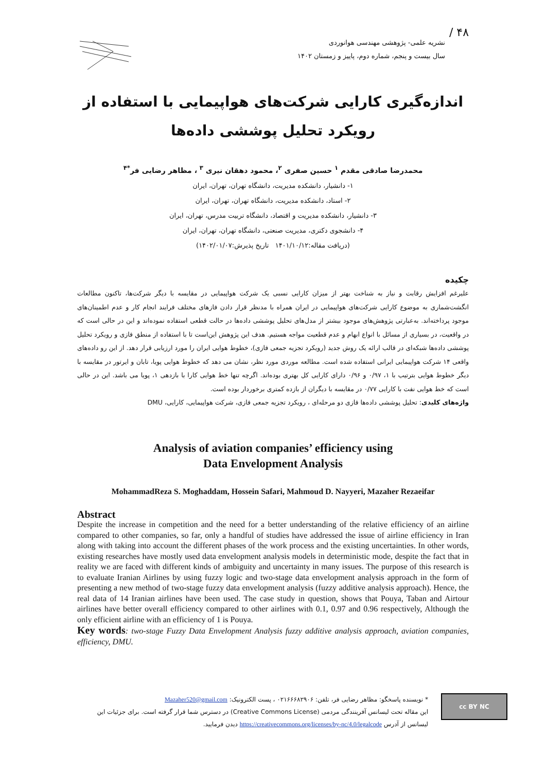۴۸ /
نشریه علمی- پژوهشی مهندسی هوانوردی
سال بیست و پنجم، شماره دوم، پاییز و زمستان ۱۴۰۲
اندازه‌گیری کارایی شرکت‌های هواپیمایی با استفاده از
رویکرد تحلیل پوششی داده‌ها
محمدرضا صادقی مقدم <sup>۱</sup> حسین صفری <sup>۲</sup>، محمود دهقان نیری <sup>۳</sup> ، مظاهر رضایی فر<sup>*۴</sup>
۱- دانشیار، دانشکده مدیریت، دانشگاه تهران، تهران، ایران
۲- استاد، دانشکده مدیریت، دانشگاه تهران، تهران، ایران
۳- دانشیار، دانشکده مدیریت و اقتصاد، دانشگاه تربیت مدرس، تهران، ایران
۴- دانشجوی دکتری، مدیریت صنعتی، دانشگاه تهران، تهران، ایران
(دریافت مقاله:۱۴۰۱/۱۰/۱۲ تاریخ پذیرش:۱۴۰۲/۰۱/۰۷)
چکیده
علیرغم افزایش رقابت و نیاز به شناخت بهتر از میزان کارایی نسبی یک شرکت هواپیمایی در مقایسه با دیگر شرکت‌ها، تاکنون مطالعات انگشت‌شماری به موضوع کارایی شرکت‌های هواپیمایی در ایران همراه با مدنظر قرار دادن فازهای مختلف فرایند انجام کار و عدم اطمینان‌های موجود پرداخته‌اند. به‌عبارتی پژوهش‌های موجود بیشتر از مدل‌های تحلیل پوششی داده‌ها در حالت قطعی استفاده نموده‌اند و این در حالی است که در واقعیت، در بسیاری از مسائل با انواع ابهام و عدم قطعیت مواجه هستیم. هدف این پژوهش این‌است تا با استفاده از منطق فازی و رویکرد تحلیل پوششی داده‌ها شبکه‌ای در قالب ارائه یک روش جدید (رویکرد تجزیه جمعی فازی)، خطوط هوایی ایران را مورد ارزیابی قرار دهد. از این رو داده‌های واقعی ۱۴ شرکت هواپیمایی ایرانی استفاده شده است. مطالعه موردی مورد نظر، نشان می دهد که خطوط هوایی پویا، تابان و ایرتور در مقایسه با دیگر خطوط هوایی بترتیب با ۱، ۰/۹۷ و ۰/۹۶ دارای کارایی کل بهتری بوده‌اند. اگرچه تنها خط هوایی کارا با بازدهی ۱، پویا می باشد. این در حالی است که خط هوایی نفت با کارایی ۰/۷۷ در مقایسه با دیگران از بازده کمتری برخوردار بوده است.
واژه‌های کلیدی: تحلیل پوششی داده‌ها فازی دو مرحله‌ای ، رویکرد تجزیه جمعی فازی، شرکت هواپیمایی، کارایی، DMU
Analysis of aviation companies’ efficiency using
Data Envelopment Analysis
MohammadReza S. Moghaddam, Hossein Safari, Mahmoud D. Nayyeri, Mazaher Rezaeifar
Abstract
Despite the increase in competition and the need for a better understanding of the relative efficiency of an airline compared to other companies, so far, only a handful of studies have addressed the issue of airline efficiency in Iran along with taking into account the different phases of the work process and the existing uncertainties. In other words, existing researches have mostly used data envelopment analysis models in deterministic mode, despite the fact that in reality we are faced with different kinds of ambiguity and uncertainty in many issues. The purpose of this research is to evaluate Iranian Airlines by using fuzzy logic and two-stage data envelopment analysis approach in the form of presenting a new method of two-stage fuzzy data envelopment analysis (fuzzy additive analysis approach). Hence, the real data of 14 Iranian airlines have been used. The case study in question, shows that Pouya, Taban and Airtour airlines have better overall efficiency compared to other airlines with 0.1, 0.97 and 0.96 respectively, Although the only efficient airline with an efficiency of 1 is Pouya.
Key words: two-stage Fuzzy Data Envelopment Analysis fuzzy additive analysis approach, aviation companies, efficiency, DMU.
cc BY NC
* نویسنده پاسخگو: مظاهر رضایی فر، تلفن: ۰۲۱۶۶۶۸۲۹۰۶ ، پست الکترونیک: Mazaher520@gmail.com
این مقاله تحت لیسانس آفرینندگی مردمی (Creative Commons License) در دسترس شما قرار گرفته است. برای جزئیات این لیسانس از آدرس https://creativecommons.org/licenses/by-nc/4.0/legalcode دیدن فرمایید.